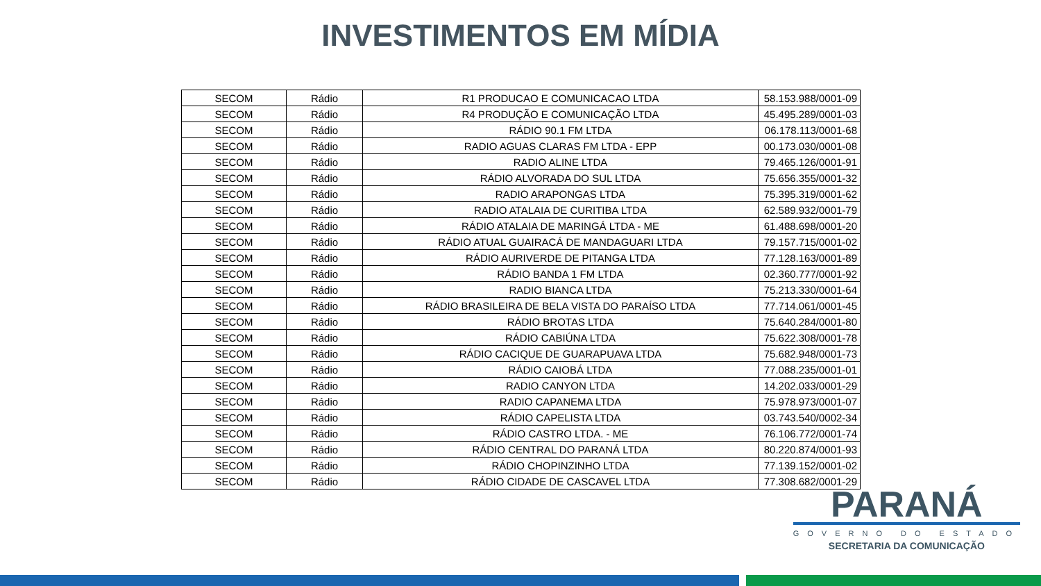INVESTIMENTOS EM MÍDIA
| SECOM | Rádio | R1 PRODUCAO E COMUNICACAO LTDA | 58.153.988/0001-09 |
| SECOM | Rádio | R4 PRODUÇÃO E COMUNICAÇÃO LTDA | 45.495.289/0001-03 |
| SECOM | Rádio | RÁDIO 90.1 FM LTDA | 06.178.113/0001-68 |
| SECOM | Rádio | RADIO AGUAS CLARAS FM LTDA - EPP | 00.173.030/0001-08 |
| SECOM | Rádio | RADIO ALINE LTDA | 79.465.126/0001-91 |
| SECOM | Rádio | RÁDIO ALVORADA DO SUL LTDA | 75.656.355/0001-32 |
| SECOM | Rádio | RADIO ARAPONGAS LTDA | 75.395.319/0001-62 |
| SECOM | Rádio | RADIO ATALAIA DE CURITIBA LTDA | 62.589.932/0001-79 |
| SECOM | Rádio | RÁDIO ATALAIA DE MARINGÁ LTDA - ME | 61.488.698/0001-20 |
| SECOM | Rádio | RÁDIO ATUAL GUAIRACÁ DE MANDAGUARI LTDA | 79.157.715/0001-02 |
| SECOM | Rádio | RÁDIO AURIVERDE DE PITANGA LTDA | 77.128.163/0001-89 |
| SECOM | Rádio | RÁDIO BANDA 1 FM LTDA | 02.360.777/0001-92 |
| SECOM | Rádio | RADIO BIANCA LTDA | 75.213.330/0001-64 |
| SECOM | Rádio | RÁDIO BRASILEIRA DE BELA VISTA DO PARAÍSO LTDA | 77.714.061/0001-45 |
| SECOM | Rádio | RÁDIO BROTAS LTDA | 75.640.284/0001-80 |
| SECOM | Rádio | RÁDIO CABIÚNA LTDA | 75.622.308/0001-78 |
| SECOM | Rádio | RÁDIO CACIQUE DE GUARAPUAVA LTDA | 75.682.948/0001-73 |
| SECOM | Rádio | RÁDIO CAIOBÁ LTDA | 77.088.235/0001-01 |
| SECOM | Rádio | RADIO CANYON LTDA | 14.202.033/0001-29 |
| SECOM | Rádio | RADIO CAPANEMA LTDA | 75.978.973/0001-07 |
| SECOM | Rádio | RÁDIO CAPELISTA LTDA | 03.743.540/0002-34 |
| SECOM | Rádio | RÁDIO CASTRO LTDA. - ME | 76.106.772/0001-74 |
| SECOM | Rádio | RÁDIO CENTRAL DO PARANÁ LTDA | 80.220.874/0001-93 |
| SECOM | Rádio | RÁDIO CHOPINZINHO LTDA | 77.139.152/0001-02 |
| SECOM | Rádio | RÁDIO CIDADE DE CASCAVEL LTDA | 77.308.682/0001-29 |
PARANÁ
GOVERNO DO ESTADO
SECRETARIA DA COMUNICAÇÃO